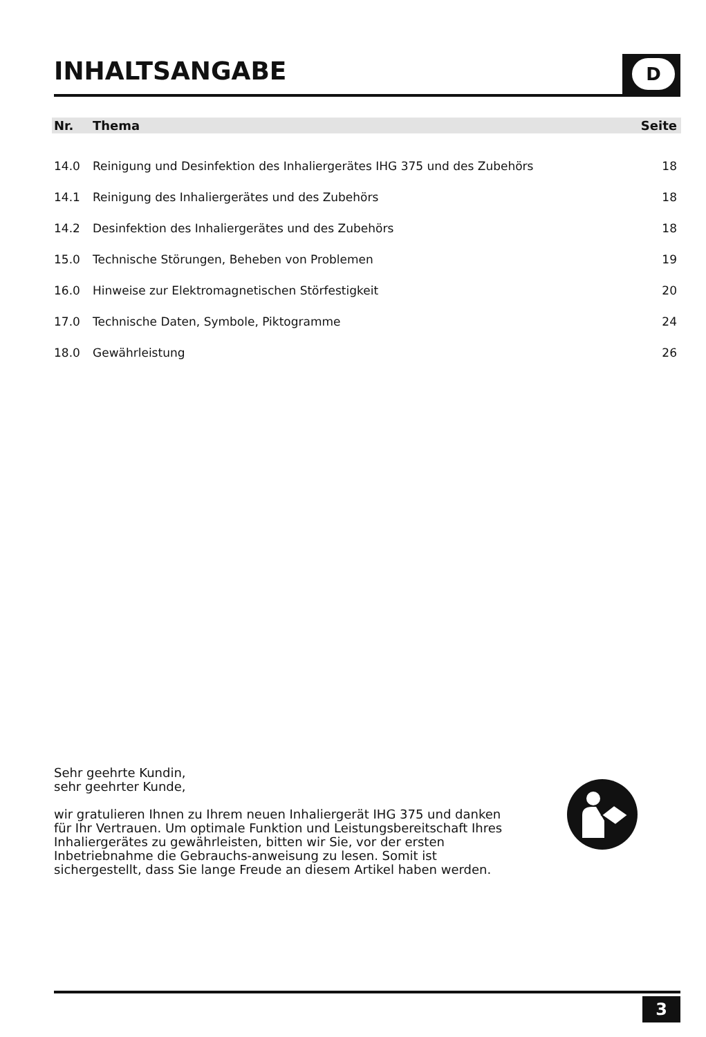INHALTSANGABE
D
| Nr. | Thema | Seite |
| --- | --- | --- |
| 14.0 | Reinigung und Desinfektion des Inhaliergerätes IHG 375 und des Zubehörs | 18 |
| 14.1 | Reinigung des Inhaliergerätes und des Zubehörs | 18 |
| 14.2 | Desinfektion des Inhaliergerätes und des Zubehörs | 18 |
| 15.0 | Technische Störungen, Beheben von Problemen | 19 |
| 16.0 | Hinweise zur Elektromagnetischen Störfestigkeit | 20 |
| 17.0 | Technische Daten, Symbole, Piktogramme | 24 |
| 18.0 | Gewährleistung | 26 |
Sehr geehrte Kundin,
sehr geehrter Kunde,
wir gratulieren Ihnen zu Ihrem neuen Inhaliergerät IHG 375 und danken für Ihr Vertrauen. Um optimale Funktion und Leistungsbereitschaft Ihres Inhaliergerätes zu gewährleisten, bitten wir Sie, vor der ersten Inbetriebnahme die Gebrauchs-anweisung zu lesen. Somit ist sichergestellt, dass Sie lange Freude an diesem Artikel haben werden.
3